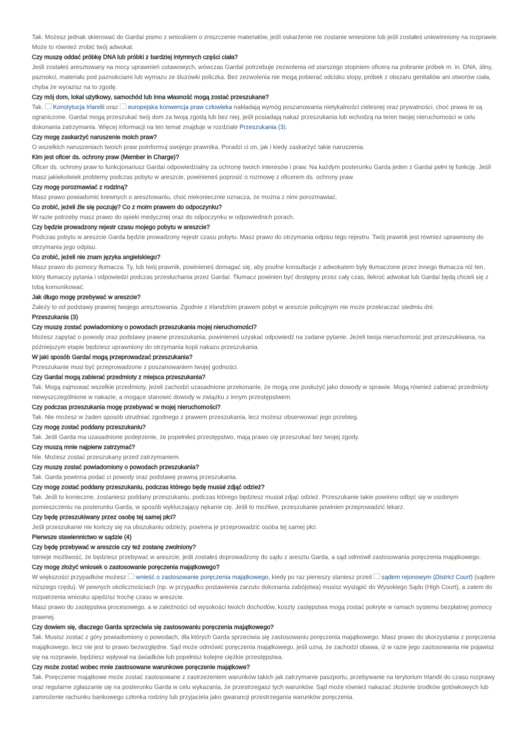Tak. Możesz jednak skierować do Gardaí pismo z wnioskiem o zniszczenie materiałów, jeśli oskarżenie nie zostanie wniesione lub jeśli zostałeś uniewinniony na rozprawie. Może to również zrobić twój adwokat.
Czy muszę oddać próbkę DNA lub próbki z bardziej intymnych części ciała?
Jeśli zostałeś aresztowany na mocy uprawnień ustawowych, wówczas Gardaí potrzebuje zezwolenia od starszego stopniem oficera na pobranie próbek m. in. DNA, śliny, paznokci, materiału pod paznokciami lub wymazu ze śluzówki policzka. Bez zezwolenia nie mogą pobierać odcisku stopy, próbek z obszaru genitaliów ani otworów ciała, chyba że wyrazisz na to zgodę.
Czy mój dom, lokal użytkowy, samochód lub inna własność mogą zostać przeszukane?
Tak. Konstytucja Irlandii oraz europejska konwencja praw człowieka nakładają wymóg poszanowania nietykalności cielesnej oraz prywatności, choć prawa te są ograniczone. Gardaí mogą przeszukać twój dom za twoją zgodą lub bez niej, jeśli posiadają nakaz przeszukania lub wchodzą na teren twojej nieruchomości w celu dokonania zatrzymania. Więcej informacji na ten temat znajduje w rozdziale Przeszukania (3).
Czy mogę zaskarżyć naruszenie moich praw?
O wszelkich naruszeniach twoich praw poinformuj swojego prawnika. Poradzi ci on, jak i kiedy zaskarżyć takie naruszenia.
Kim jest oficer ds. ochrony praw (Member in Charge)?
Oficer ds. ochrony praw to funkcjonariusz Gardaí odpowiedzialny za ochronę twoich interesów i praw. Na każdym posterunku Garda jeden z Gardai pełni tę funkcję. Jeśli masz jakiekolwiek problemy podczas pobytu w areszcie, powinieneś poprosić o rozmowę z oficerem ds. ochrony praw.
Czy mogę porozmawiać z rodziną?
Masz prawo powiadomić krewnych o aresztowaniu, choć niekoniecznie oznacza, że można z nimi porozmawiać.
Co zrobić, jeżeli źle się poczuję? Co z moim prawem do odpoczynku?
W razie potrzeby masz prawo do opieki medycznej oraz do odpoczynku w odpowiednich porach.
Czy będzie prowadzony rejestr czasu mojego pobytu w areszcie?
Podczas pobytu w areszcie Garda będzie prowadzony rejestr czasu pobytu. Masz prawo do otrzymania odpisu tego rejestru. Twój prawnik jest również uprawniony do otrzymania jego odpisu.
Co zrobić, jeżeli nie znam języka angielskiego?
Masz prawo do pomocy tłumacza. Ty, lub twój prawnik, powinieneś domagać się, aby poufne konsultacje z adwokatem były tłumaczone przez innego tłumacza niż ten, który tłumaczy pytania i odpowiedzi podczas przesłuchania przez Gardaí. Tłumacz powinien być dostępny przez cały czas, ilekroć adwokat lub Gardaí będą chcieli się z tobą komunikować.
Jak długo mogę przebywać w areszcie?
Zależy to od podstawy prawnej twojego aresztowania. Zgodnie z irlandzkim prawem pobyt w areszcie policyjnym nie może przekraczać siedmiu dni.
Przeszukania (3)
Czy muszę zostać powiadomiony o powodach przeszukania mojej nieruchomości?
Możesz zapytać o powody oraz podstawy prawne przeszukania; powinieneś uzyskać odpowiedź na zadane pytanie. Jeżeli twoja nieruchomość jest przeszukiwana, na późniejszym etapie będziesz uprawniony do otrzymania kopii nakazu przeszukania.
W jaki sposób Gardaí mogą przeprowadzać przeszukania?
Przeszukanie musi być przeprowadzone z poszanowaniem twojej godności.
Czy Gardaí mogą zabierać przedmioty z miejsca przeszukania?
Tak. Mogą zajmować wszelkie przedmioty, jeżeli zachodzi uzasadnione przekonanie, że mogą one posłużyć jako dowody w sprawie. Mogą również zabierać przedmioty niewyszczególnione w nakazie, a mogące stanowić dowody w związku z innym przestępstwem.
Czy podczas przeszukania mogę przebywać w mojej nieruchomości?
Tak. Nie możesz w żaden sposób utrudniać zgodnego z prawem przeszukania, lecz możesz obserwować jego przebieg.
Czy mogę zostać poddany przeszukaniu?
Tak. Jeśli Garda ma uzasadnione podejrzenie, że popełniłeś przestępstwo, mają prawo cię przeszukać bez twojej zgody.
Czy muszą mnie najpierw zatrzymać?
Nie. Możesz zostać przeszukany przed zatrzymaniem.
Czy muszę zostać powiadomiony o powodach przeszukania?
Tak. Garda powinna podać ci powody oraz podstawę prawną przeszukania.
Czy mogę zostać poddany przeszukaniu, podczas którego będę musiał zdjąć odzież?
Tak. Jeśli to konieczne, zostaniesz poddany przeszukaniu, podczas którego będziesz musiał zdjąć odzież. Przeszukanie takie powinno odbyć się w osobnym pomieszczeniu na posterunku Garda, w sposób wykluczający nękanie cię. Jeśli to możliwe, przeszukanie powinien przeprowadzić lekarz.
Czy będę przeszukiwany przez osobę tej samej płci?
Jeśli przeszukanie nie kończy się na obszukaniu odzieży, powinna je przeprowadzić osoba tej samej płci.
Pierwsze stawiennictwo w sądzie (4)
Czy będę przebywać w areszcie czy też zostanę zwolniony?
Istnieje możliwość, że będziesz przebywać w areszcie, jeśli zostałeś doprowadzony do sądu z aresztu Garda, a sąd odmówił zastosowania poręczenia majątkowego.
Czy mogę złożyć wniosek o zastosowanie poręczenia majątkowego?
W większości przypadków możesz wnieść o zastosowanie poręczenia majątkowego, kiedy po raz pierwszy staniesz przed sądem rejonowym (District Court) (sądem niższego rzędu). W pewnych okolicznościach (np. w przypadku postawienia zarzutu dokonania zabójstwa) musisz wystąpić do Wysokiego Sądu (High Court), a zatem do rozpatrzenia wniosku spędzisz trochę czasu w areszcie.
Masz prawo do zastępstwa procesowego, a w zależności od wysokości twoich dochodów, koszty zastępstwa mogą zostać pokryte w ramach systemu bezpłatnej pomocy prawnej.
Czy dowiem się, dlaczego Garda sprzeciwia się zastosowaniu poręczenia majątkowego?
Tak. Musisz zostać z góry powiadomiony o powodach, dla których Garda sprzeciwia się zastosowaniu poręczenia majątkowego. Masz prawo do skorzystania z poręczenia majątkowego, lecz nie jest to prawo bezwzględne. Sąd może odmówić poręczenia majątkowego, jeśli uzna, że zachodzi obawa, iż w razie jego zastosowania nie pojawisz się na rozprawie, będziesz wpływał na świadków lub popełnisz kolejne ciężkie przestępstwa.
Czy może zostać wobec mnie zastosowane warunkowe poręczenie majątkowe?
Tak. Poręczenie majątkowe może zostać zastosowane z zastrzeżeniem warunków takich jak zatrzymanie paszportu, przebywanie na terytorium Irlandii do czasu rozprawy oraz regularne zgłaszanie się na posterunku Garda w celu wykazania, że przestrzegasz tych warunków. Sąd może również nakazać złożenie środków gotówkowych lub zamrożenie rachunku bankowego członka rodziny lub przyjaciela jako gwarancji przestrzegania warunków poręczenia.